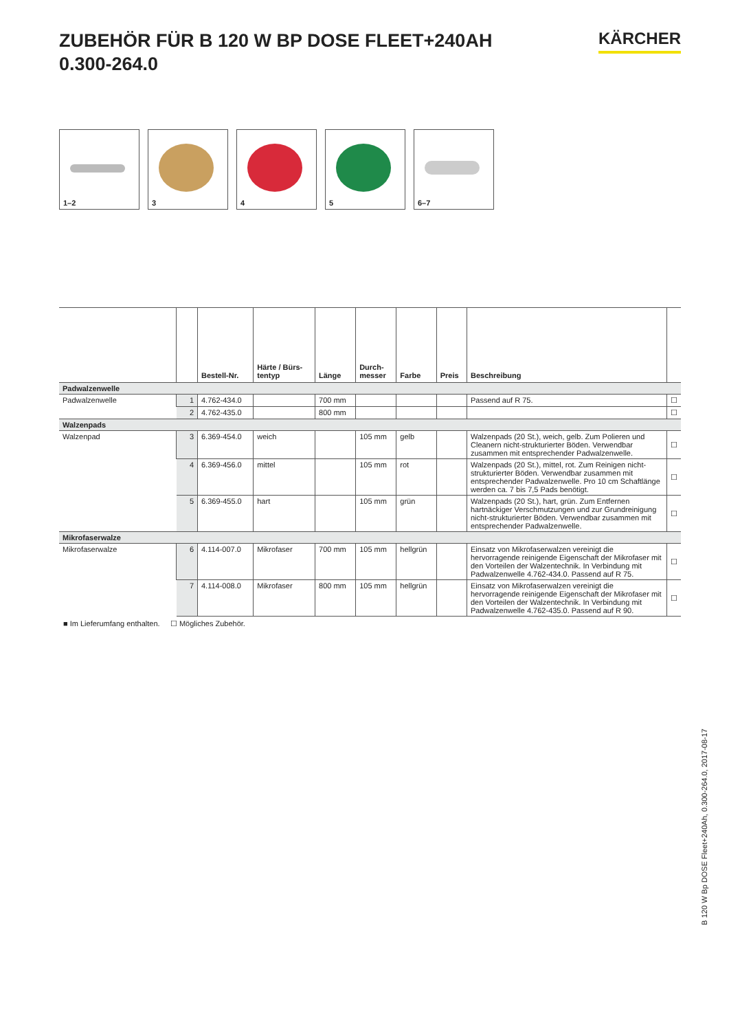ZUBEHÖR FÜR B 120 W BP DOSE FLEET+240AH
0.300-264.0
KÄRCHER
1–2
3
4
5
6–7
| | | Bestell-Nr. | Härte / Bürs- tentyp | Länge | Durch- messer | Farbe | Preis | Beschreibung | |
| --- | --- | --- | --- | --- | --- | --- | --- | --- | --- |
| Padwalzenwelle | | | | | | | | | |
| Padwalzenwelle | 1 | 4.762-434.0 | | 700 mm | | | | Passend auf R 75. | ☐ |
| | 2 | 4.762-435.0 | | 800 mm | | | | | ☐ |
| Walzenpads | | | | | | | | | |
| Walzenpad | 3 | 6.369-454.0 | weich | | 105 mm | gelb | | Walzenpads (20 St.), weich, gelb. Zum Polieren und Cleanern nicht-strukturierter Böden. Verwendbar zusammen mit entsprechender Padwalzenwelle. | ☐ |
| | 4 | 6.369-456.0 | mittel | | 105 mm | rot | | Walzenpads (20 St.), mittel, rot. Zum Reinigen nicht-struktu­rierter Böden. Verwendbar zusammen mit entsprechender Padwalzenwelle. Pro 10 cm Schaftlänge werden ca. 7 bis 7,5 Pads benötigt. | ☐ |
| | 5 | 6.369-455.0 | hart | | 105 mm | grün | | Walzenpads (20 St.), hart, grün. Zum Entfernen hartnäckiger Verschmutzungen und zur Grundreinigung nicht-strukturier­ter Böden. Verwendbar zusammen mit entsprechender Padwalzenwelle. | ☐ |
| Mikrofaserwalze | | | | | | | | | |
| Mikrofaserwalze | 6 | 4.114-007.0 | Mikrofaser | 700 mm | 105 mm | hellgrün | | Einsatz von Mikrofaserwalzen vereinigt die hervorragende reinigende Eigenschaft der Mikrofaser mit den Vorteilen der Walzentechnik. In Verbindung mit Padwalzenwelle 4.762-434.0. Passend auf R 75. | ☐ |
| | 7 | 4.114-008.0 | Mikrofaser | 800 mm | 105 mm | hellgrün | | Einsatz von Mikrofaserwalzen vereinigt die hervorragende reinigende Eigenschaft der Mikrofaser mit den Vorteilen der Walzentechnik. In Verbindung mit Padwalzenwelle 4.762-435.0. Passend auf R 90. | ☐ |
■ Im Lieferumfang enthalten. ☐ Mögliches Zubehör.
B 120 W Bp DOSE Fleet+240Ah, 0.300-264.0, 2017-08-17